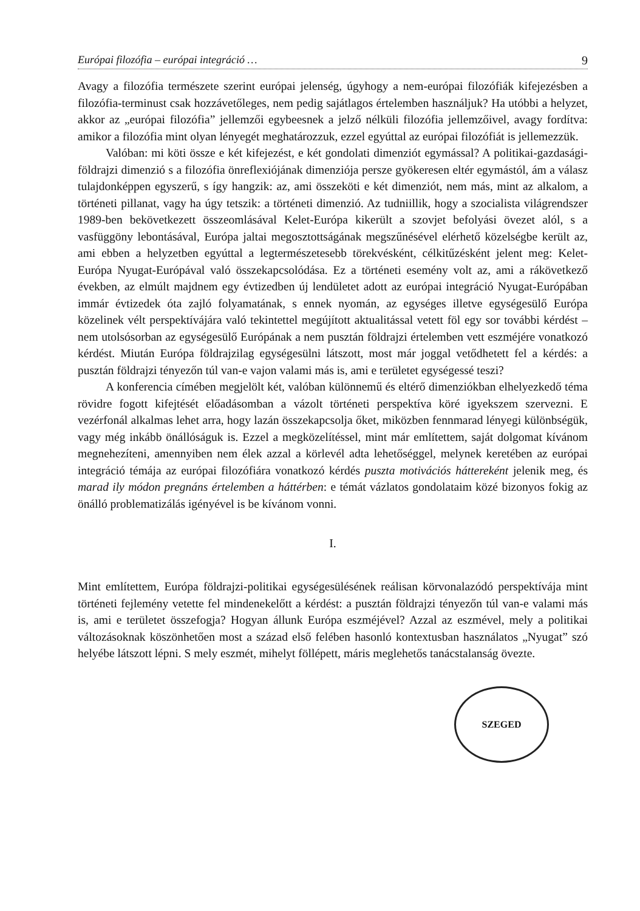Európai filozófia – európai integráció … 9
Avagy a filozófia természete szerint európai jelenség, úgyhogy a nem-európai filozófiák kifejezésben a filozófia-terminust csak hozzávetőleges, nem pedig sajátlagos értelemben használjuk? Ha utóbbi a helyzet, akkor az „európai filozófia” jellemzői egybeesnek a jelző nélküli filozófia jellemzőivel, avagy fordítva: amikor a filozófia mint olyan lényegét meghatározzuk, ezzel egyúttal az európai filozófiát is jellemezzük.
Valóban: mi köti össze e két kifejezést, e két gondolati dimenziót egymással? A politikai-gazdasági-földrajzi dimenzió s a filozófia önreflexiójának dimenziója persze gyökeresen eltér egymástól, ám a válasz tulajdonképpen egyszerű, s így hangzik: az, ami összeköti e két dimenziót, nem más, mint az alkalom, a történeti pillanat, vagy ha úgy tetszik: a történeti dimenzió. Az tudniillik, hogy a szocialista világrendszer 1989-ben bekövetkezett összeomlásával Kelet-Európa kikerült a szovjet befolyási övezet alól, s a vasfüggöny lebontásával, Európa jaltai megosztottságának megszűnésével elérhető közelségbe került az, ami ebben a helyzetben egyúttal a legtermészetesebb törekvésként, célkitűzésként jelent meg: Kelet-Európa Nyugat-Európával való összekapcsolódása. Ez a történeti esemény volt az, ami a rákövetkező években, az elmúlt majdnem egy évtizedben új lendületet adott az európai integráció Nyugat-Európában immár évtizedek óta zajló folyamatának, s ennek nyomán, az egységes illetve egységesülő Európa közelinek vélt perspektívájára való tekintettel megújított aktualitással vetett föl egy sor további kérdést – nem utolsósorban az egységesülő Európának a nem pusztán földrajzi értelemben vett eszméjére vonatkozó kérdést. Miután Európa földrajzilag egységesülni látszott, most már joggal vetődhetett fel a kérdés: a pusztán földrajzi tényezőn túl van-e vajon valami más is, ami e területet egységessé teszi?
A konferencia címében megjelölt két, valóban különnemű és eltérő dimenziókban elhelyezkedő téma rövidre fogott kifejtését előadásomban a vázolt történeti perspektíva köré igyekszem szervezni. E vezérfonál alkalmas lehet arra, hogy lazán összekapcsolja őket, miközben fennmarad lényegi különbségük, vagy még inkább önállóságuk is. Ezzel a megközelítéssel, mint már említettem, saját dolgomat kívánom megnehezíteni, amennyiben nem élek azzal a körlevél adta lehetőséggel, melynek keretében az európai integráció témája az európai filozófiára vonatkozó kérdés puszta motivációs háttereként jelenik meg, és marad ily módon pregnáns értelemben a háttérben: e témát vázlatos gondolataim közé bizonyos fokig az önálló problematizálás igényével is be kívánom vonni.
I.
Mint említettem, Európa földrajzi-politikai egységesülésének reálisan körvonalazódó perspektívája mint történeti fejlemény vetette fel mindenekelőtt a kérdést: a pusztán földrajzi tényezőn túl van-e valami más is, ami e területet összefogja? Hogyan állunk Európa eszméjével? Azzal az eszmével, mely a politikai változásoknak köszönhetően most a század első felében hasonló kontextusban használatos „Nyugat” szó helyébe látszott lépni. S mely eszmét, mihelyt föllépett, máris meglehetős tanácstalanság övezte.
SZEGED